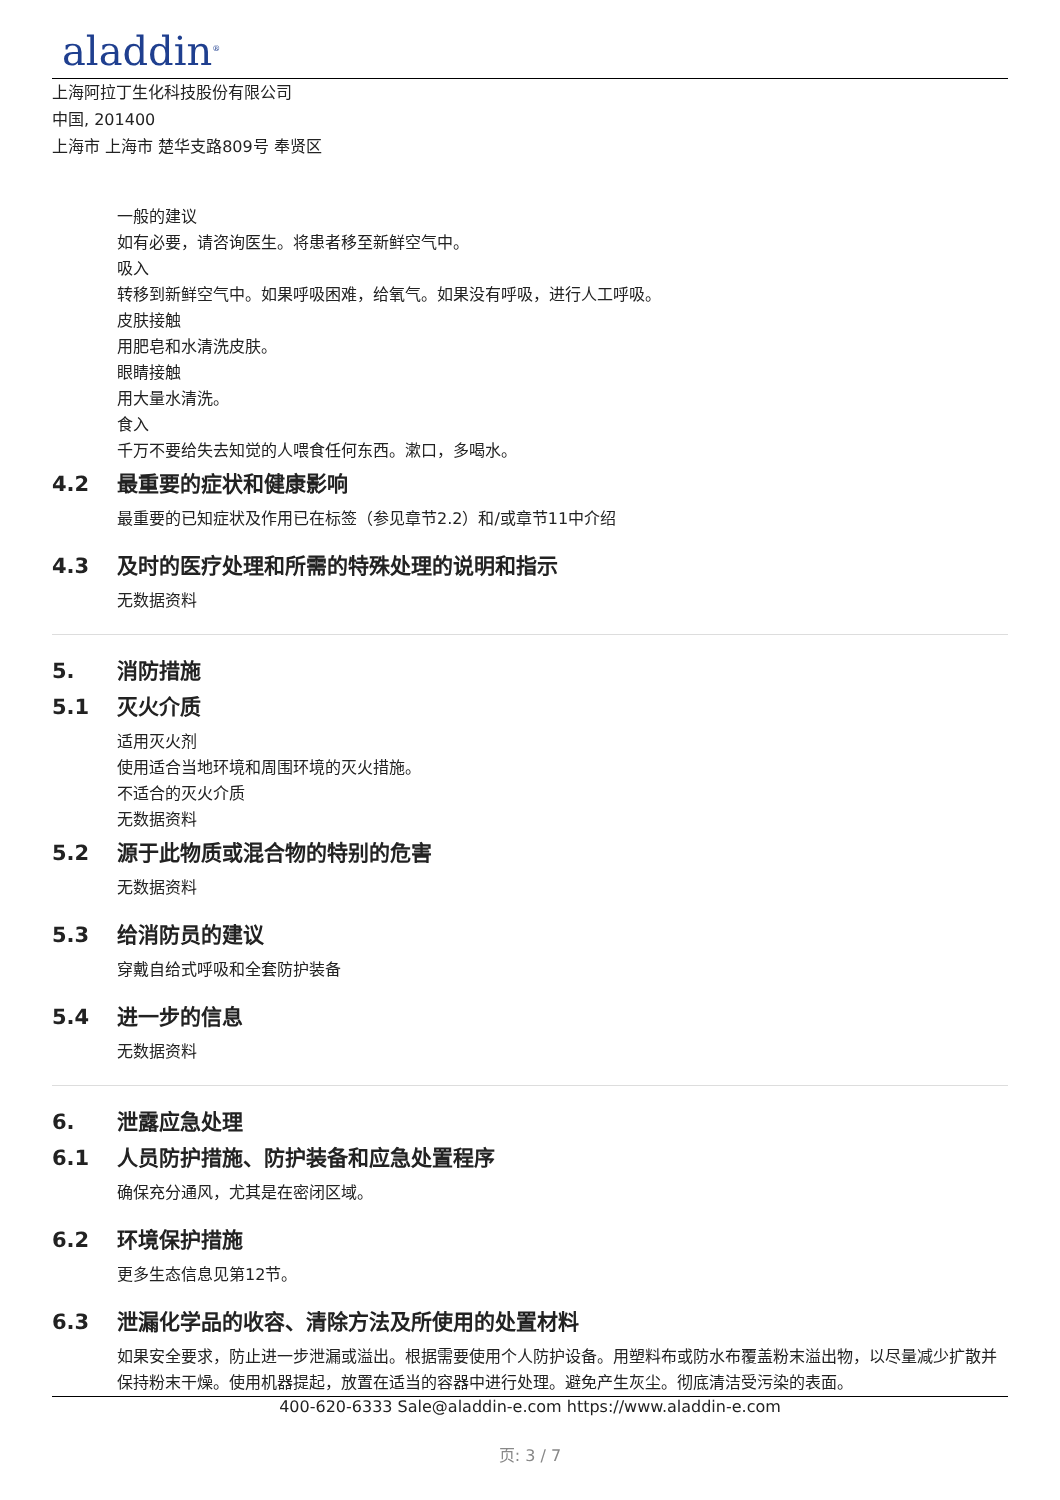aladdin<sup>®</sup>
上海阿拉丁生化科技股份有限公司
中国, 201400
上海市 上海市 楚华支路809号 奉贤区
一般的建议
如有必要，请咨询医生。将患者移至新鲜空气中。
吸入
转移到新鲜空气中。如果呼吸困难，给氧气。如果没有呼吸，进行人工呼吸。
皮肤接触
用肥皂和水清洗皮肤。
眼睛接触
用大量水清洗。
食入
千万不要给失去知觉的人喂食任何东西。漱口，多喝水。
4.2 最重要的症状和健康影响
最重要的已知症状及作用已在标签（参见章节2.2）和/或章节11中介绍
4.3 及时的医疗处理和所需的特殊处理的说明和指示
无数据资料
5. 消防措施
5.1 灭火介质
适用灭火剂
使用适合当地环境和周围环境的灭火措施。
不适合的灭火介质
无数据资料
5.2 源于此物质或混合物的特别的危害
无数据资料
5.3 给消防员的建议
穿戴自给式呼吸和全套防护装备
5.4 进一步的信息
无数据资料
6. 泄露应急处理
6.1 人员防护措施、防护装备和应急处置程序
确保充分通风，尤其是在密闭区域。
6.2 环境保护措施
更多生态信息见第12节。
6.3 泄漏化学品的收容、清除方法及所使用的处置材料
如果安全要求，防止进一步泄漏或溢出。根据需要使用个人防护设备。用塑料布或防水布覆盖粉末溢出物，以尽量减少扩散并保持粉末干燥。使用机器提起，放置在适当的容器中进行处理。避免产生灰尘。彻底清洁受污染的表面。
400-620-6333 Sale@aladdin-e.com https://www.aladdin-e.com
页: 3 / 7